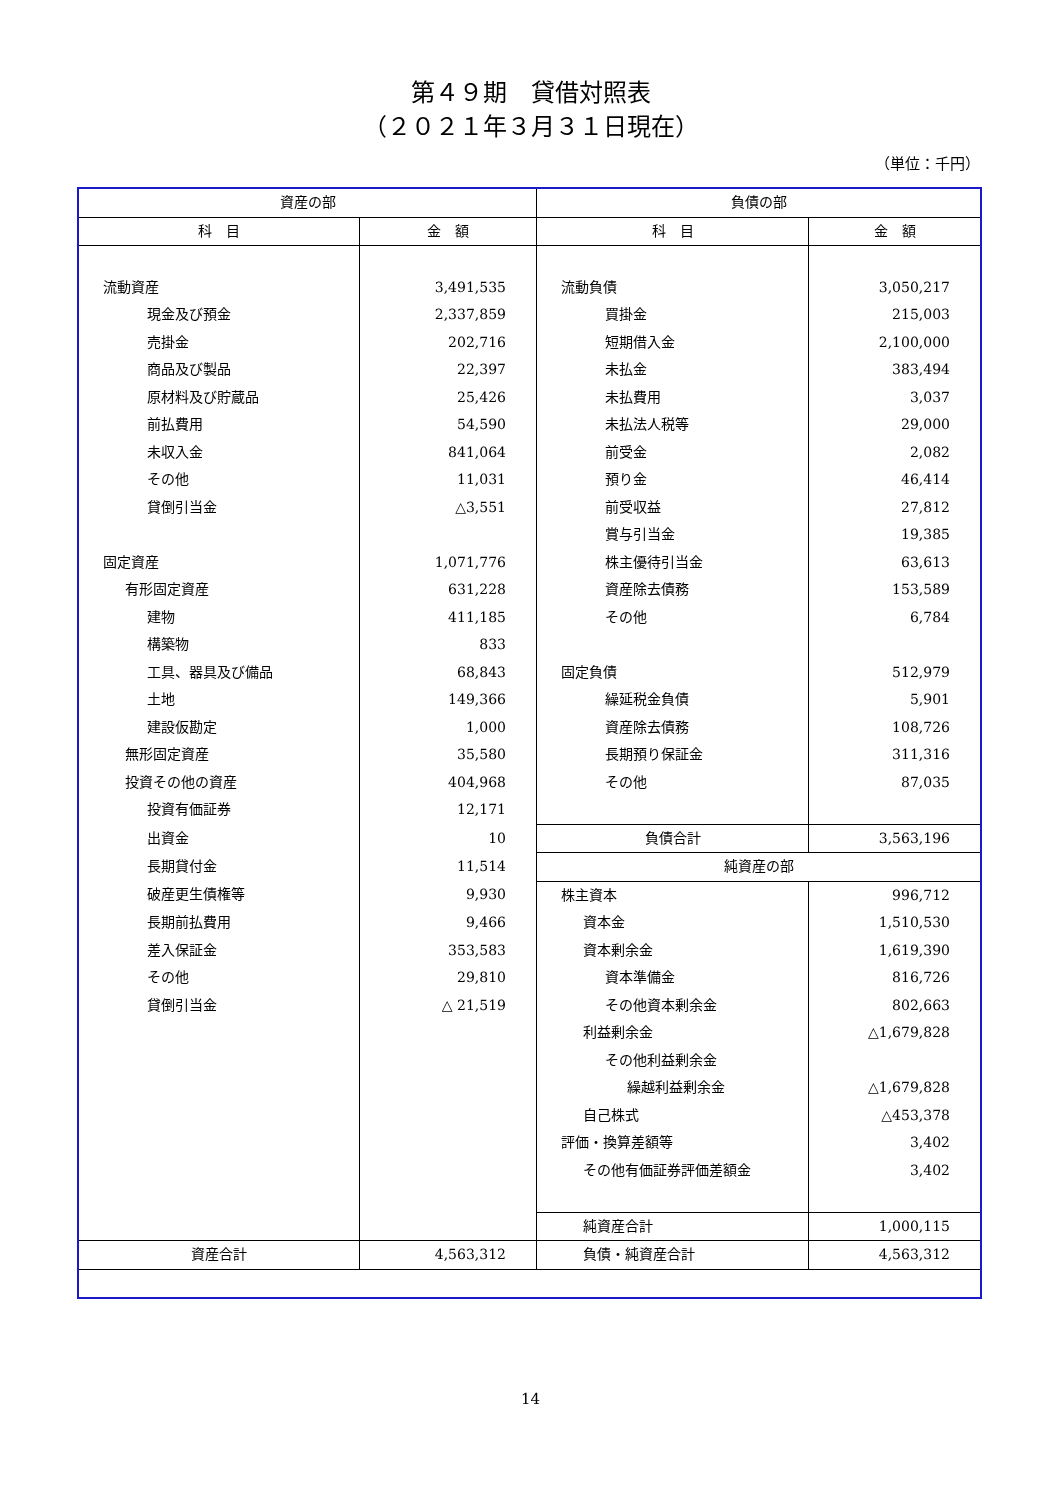第４９期　貸借対照表
（２０２１年３月３１日現在）
（単位：千円）
| 資産の部 | | 負債の部 | |
| --- | --- | --- | --- |
| 科 目 | 金 額 | 科 目 | 金 額 |
| 流動資産 | 3,491,535 | 流動負債 | 3,050,217 |
| 現金及び預金 | 2,337,859 | 買掛金 | 215,003 |
| 売掛金 | 202,716 | 短期借入金 | 2,100,000 |
| 商品及び製品 | 22,397 | 未払金 | 383,494 |
| 原材料及び貯蔵品 | 25,426 | 未払費用 | 3,037 |
| 前払費用 | 54,590 | 未払法人税等 | 29,000 |
| 未収入金 | 841,064 | 前受金 | 2,082 |
| その他 | 11,031 | 預り金 | 46,414 |
| 貸倒引当金 | △3,551 | 前受収益 | 27,812 |
| | | 賞与引当金 | 19,385 |
| 固定資産 | 1,071,776 | 株主優待引当金 | 63,613 |
| 有形固定資産 | 631,228 | 資産除去債務 | 153,589 |
| 建物 | 411,185 | その他 | 6,784 |
| 構築物 | 833 | | |
| 工具、器具及び備品 | 68,843 | 固定負債 | 512,979 |
| 土地 | 149,366 | 繰延税金負債 | 5,901 |
| 建設仮勘定 | 1,000 | 資産除去債務 | 108,726 |
| 無形固定資産 | 35,580 | 長期預り保証金 | 311,316 |
| 投資その他の資産 | 404,968 | その他 | 87,035 |
| 投資有価証券 | 12,171 | | |
| 出資金 | 10 | 負債合計 | 3,563,196 |
| 長期貸付金 | 11,514 | 純資産の部 | |
| 破産更生債権等 | 9,930 | 株主資本 | 996,712 |
| 長期前払費用 | 9,466 | 資本金 | 1,510,530 |
| 差入保証金 | 353,583 | 資本剰余金 | 1,619,390 |
| その他 | 29,810 | 資本準備金 | 816,726 |
| 貸倒引当金 | △ 21,519 | その他資本剰余金 | 802,663 |
| | | 利益剰余金 | △1,679,828 |
| | | その他利益剰余金 | |
| | | 繰越利益剰余金 | △1,679,828 |
| | | 自己株式 | △453,378 |
| | | 評価・換算差額等 | 3,402 |
| | | その他有価証券評価差額金 | 3,402 |
| | | 純資産合計 | 1,000,115 |
| 資産合計 | 4,563,312 | 負債・純資産合計 | 4,563,312 |
14